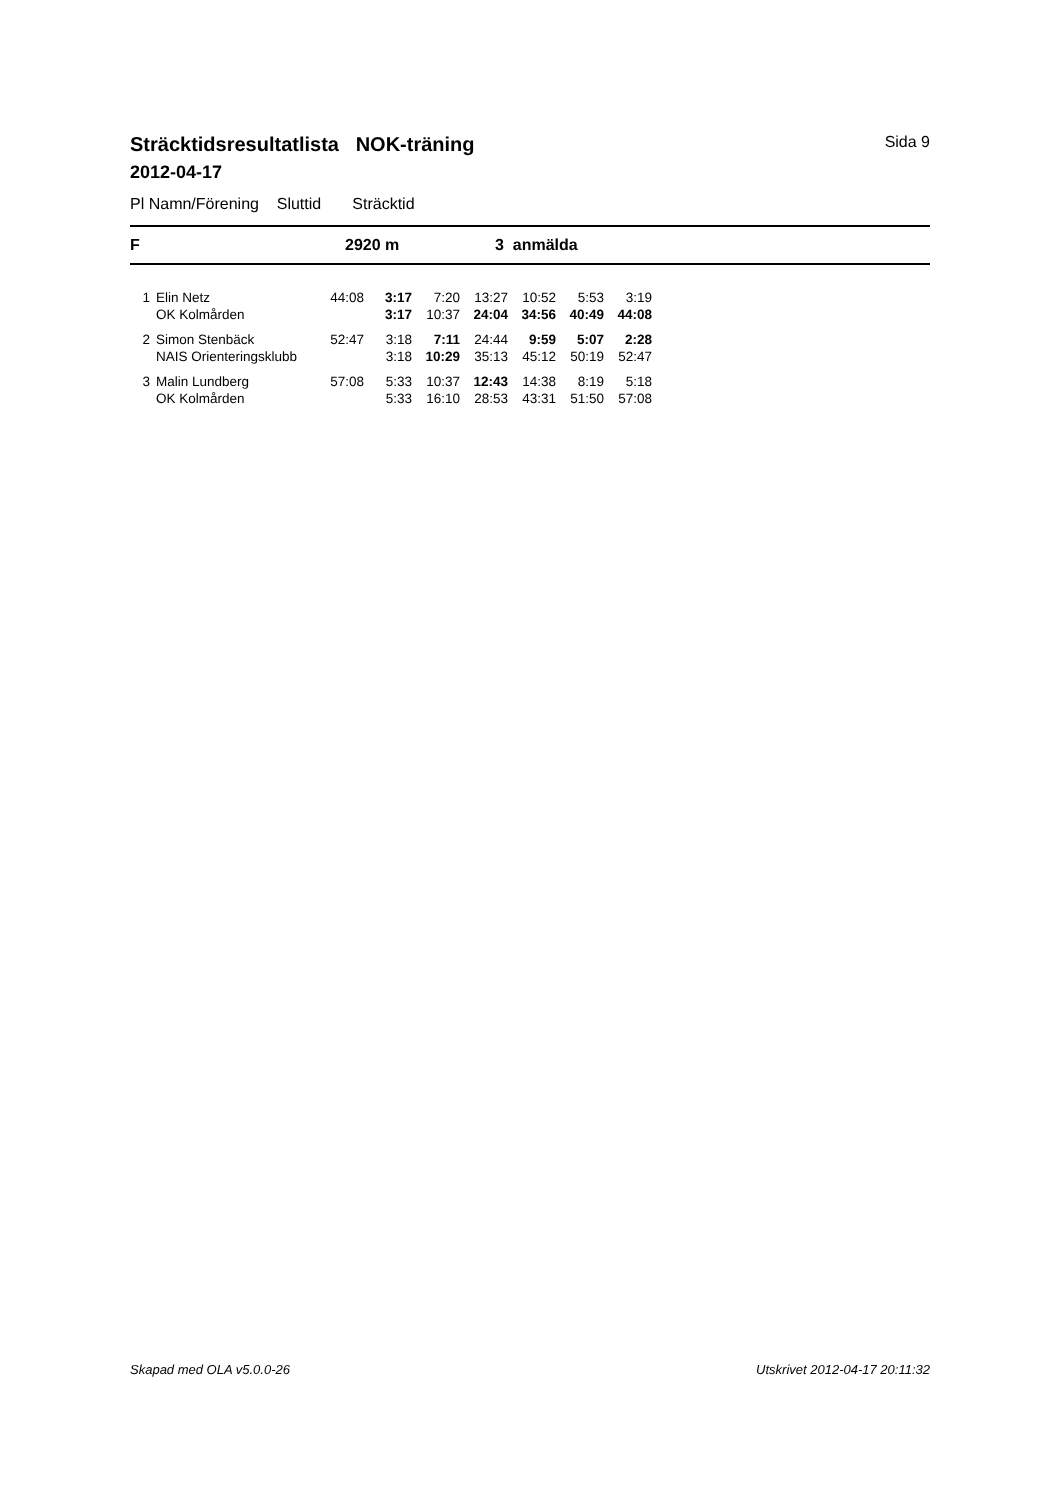Sträcktidsresultatlista NOK-träning Sida 9
2012-04-17
Pl Namn/Förening Sluttid Sträcktid
F 2920 m 3 anmälda
| 1 | Elin Netz | 44:08 | 3:17 | 7:20 | 13:27 | 10:52 | 5:53 | 3:19 |
| | OK Kolmården | | 3:17 | 10:37 | 24:04 | 34:56 | 40:49 | 44:08 |
| 2 | Simon Stenbäck | 52:47 | 3:18 | 7:11 | 24:44 | 9:59 | 5:07 | 2:28 |
| | NAIS Orienteringsklubb | | 3:18 | 10:29 | 35:13 | 45:12 | 50:19 | 52:47 |
| 3 | Malin Lundberg | 57:08 | 5:33 | 10:37 | 12:43 | 14:38 | 8:19 | 5:18 |
| | OK Kolmården | | 5:33 | 16:10 | 28:53 | 43:31 | 51:50 | 57:08 |
Skapad med OLA v5.0.0-26 Utskrivet 2012-04-17 20:11:32